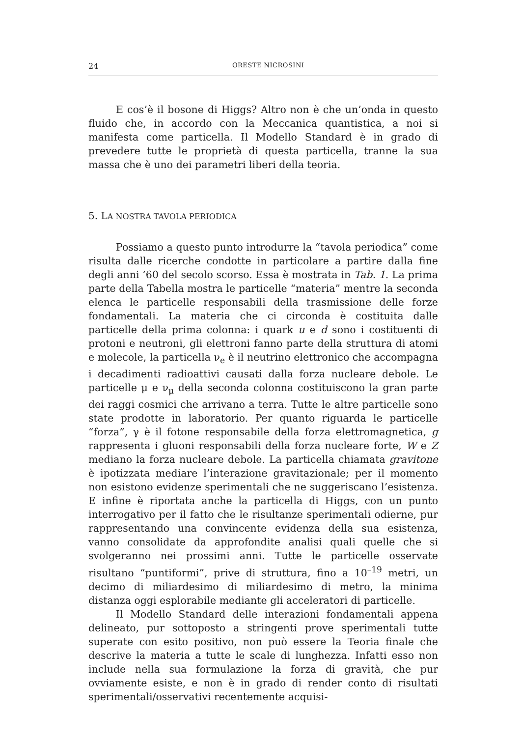24 ORESTE NICROSINI
E cos’è il bosone di Higgs? Altro non è che un’onda in questo fluido che, in accordo con la Meccanica quantistica, a noi si manifesta come particella. Il Modello Standard è in grado di prevedere tutte le proprietà di questa particella, tranne la sua massa che è uno dei parametri liberi della teoria.
5. LA NOSTRA TAVOLA PERIODICA
Possiamo a questo punto introdurre la “tavola periodica” come risulta dalle ricerche condotte in particolare a partire dalla fine degli anni ’60 del secolo scorso. Essa è mostrata in Tab. 1. La prima parte della Tabella mostra le particelle “materia” mentre la seconda elenca le particelle responsabili della trasmissione delle forze fondamentali. La materia che ci circonda è costituita dalle particelle della prima colonna: i quark u e d sono i costituenti di protoni e neutroni, gli elettroni fanno parte della struttura di atomi e molecole, la particella ν<sub>e</sub> è il neutrino elettronico che accompagna i decadimenti radioattivi causati dalla forza nucleare debole. Le particelle μ e ν<sub>μ</sub> della seconda colonna costituiscono la gran parte dei raggi cosmici che arrivano a terra. Tutte le altre particelle sono state prodotte in laboratorio. Per quanto riguarda le particelle “forza”, γ è il fotone responsabile della forza elettromagnetica, g rappresenta i gluoni responsabili della forza nucleare forte, W e Z mediano la forza nucleare debole. La particella chiamata gravitone è ipotizzata mediare l’interazione gravitazionale; per il momento non esistono evidenze sperimentali che ne suggeriscano l’esistenza. E infine è riportata anche la particella di Higgs, con un punto interrogativo per il fatto che le risultanze sperimentali odierne, pur rappresentando una convincente evidenza della sua esistenza, vanno consolidate da approfondite analisi quali quelle che si svolgeranno nei prossimi anni. Tutte le particelle osservate risultano “puntiformi”, prive di struttura, fino a 10<sup>–19</sup> metri, un decimo di miliardesimo di miliardesimo di metro, la minima distanza oggi esplorabile mediante gli acceleratori di particelle.
Il Modello Standard delle interazioni fondamentali appena delineato, pur sottoposto a stringenti prove sperimentali tutte superate con esito positivo, non può essere la Teoria finale che descrive la materia a tutte le scale di lunghezza. Infatti esso non include nella sua formulazione la forza di gravità, che pur ovviamente esiste, e non è in grado di render conto di risultati sperimentali/osservativi recentemente acquisi-